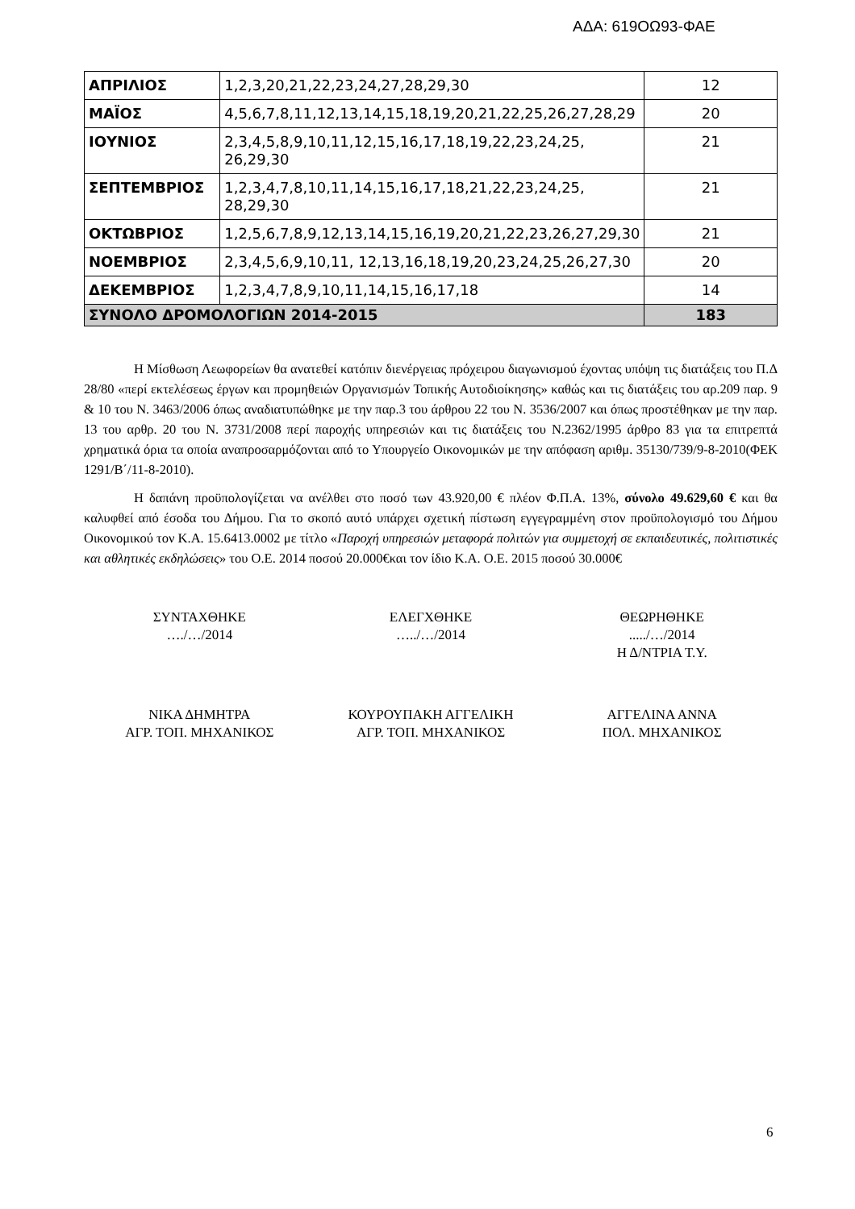ΑΔΑ: 619ΟΩ93-ΦΑΕ
| ΑΠΡΙΛΙΟΣ | 1,2,3,20,21,22,23,24,27,28,29,30 | 12 |
| ΜΑΪΟΣ | 4,5,6,7,8,11,12,13,14,15,18,19,20,21,22,25,26,27,28,29 | 20 |
| ΙΟΥΝΙΟΣ | 2,3,4,5,8,9,10,11,12,15,16,17,18,19,22,23,24,25, 26,29,30 | 21 |
| ΣΕΠΤΕΜΒΡΙΟΣ | 1,2,3,4,7,8,10,11,14,15,16,17,18,21,22,23,24,25, 28,29,30 | 21 |
| ΟΚΤΩΒΡΙΟΣ | 1,2,5,6,7,8,9,12,13,14,15,16,19,20,21,22,23,26,27,29,30 | 21 |
| ΝΟΕΜΒΡΙΟΣ | 2,3,4,5,6,9,10,11, 12,13,16,18,19,20,23,24,25,26,27,30 | 20 |
| ΔΕΚΕΜΒΡΙΟΣ | 1,2,3,4,7,8,9,10,11,14,15,16,17,18 | 14 |
| ΣΥΝΟΛΟ ΔΡΟΜΟΛΟΓΙΩΝ 2014-2015 | | 183 |
Η Μίσθωση Λεωφορείων θα ανατεθεί κατόπιν διενέργειας πρόχειρου διαγωνισμού έχοντας υπόψη τις διατάξεις του Π.Δ 28/80 «περί εκτελέσεως έργων και προμηθειών Οργανισμών Τοπικής Αυτοδιοίκησης» καθώς και τις διατάξεις του αρ.209 παρ. 9 & 10 του Ν. 3463/2006 όπως αναδιατυπώθηκε με την παρ.3 του άρθρου 22 του Ν. 3536/2007 και όπως προστέθηκαν με την παρ. 13 του αρθρ. 20 του Ν. 3731/2008 περί παροχής υπηρεσιών και τις διατάξεις του Ν.2362/1995 άρθρο 83 για τα επιτρεπτά χρηματικά όρια τα οποία αναπροσαρμόζονται από το Υπουργείο Οικονομικών με την απόφαση αριθμ. 35130/739/9-8-2010(ΦΕΚ 1291/Β΄/11-8-2010).
Η δαπάνη προϋπολογίζεται να ανέλθει στο ποσό των 43.920,00 € πλέον Φ.Π.Α. 13%, σύνολο 49.629,60 € και θα καλυφθεί από έσοδα του Δήμου. Για το σκοπό αυτό υπάρχει σχετική πίστωση εγγεγραμμένη στον προϋπολογισμό του Δήμου Οικονομικού τον Κ.Α. 15.6413.0002 με τίτλο «Παροχή υπηρεσιών μεταφορά πολιτών για συμμετοχή σε εκπαιδευτικές, πολιτιστικές και αθλητικές εκδηλώσεις» του Ο.Ε. 2014 ποσού 20.000€και τον ίδιο Κ.Α. Ο.Ε. 2015 ποσού 30.000€
ΣΥΝΤΑΧΘΗΚΕ
…./…/2014
ΕΛΕΓΧΘΗΚΕ
…../…/2014
ΘΕΩΡΗΘΗΚΕ
...../…/2014
Η Δ/ΝΤΡΙΑ Τ.Υ.
ΝΙΚΑ ΔΗΜΗΤΡΑ
ΑΓΡ. ΤΟΠ. ΜΗΧΑΝΙΚΟΣ
ΚΟΥΡΟΥΠΑΚΗ ΑΓΓΕΛΙΚΗ
ΑΓΡ. ΤΟΠ. ΜΗΧΑΝΙΚΟΣ
ΑΓΓΕΛΙΝΑ ΑΝΝΑ
ΠΟΛ. ΜΗΧΑΝΙΚΟΣ
6